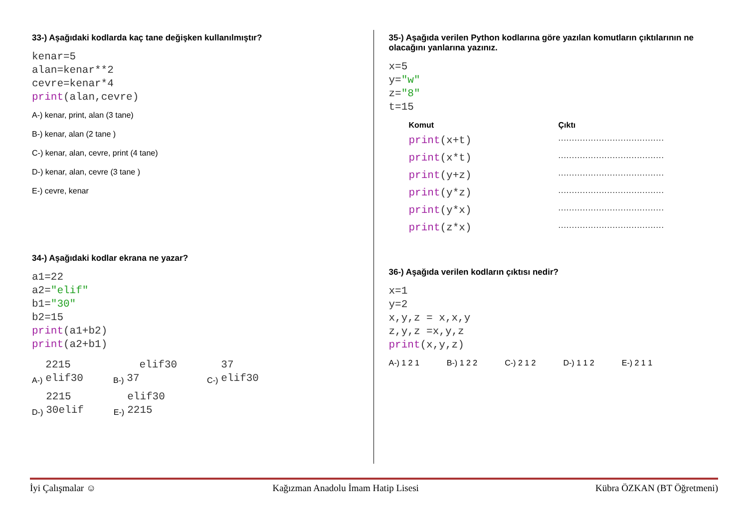33-) Aşağıdaki kodlarda kaç tane değişken kullanılmıştır?
kenar=5
alan=kenar**2
cevre=kenar*4
print(alan,cevre)
A-) kenar, print, alan (3 tane)
B-) kenar, alan (2 tane )
C-) kenar, alan, cevre, print (4 tane)
D-) kenar, alan, cevre (3 tane )
E-) cevre, kenar
34-) Aşağıdaki kodlar ekrana ne yazar?
a1=22
a2="elif"
b1="30"
b2=15
print(a1+b2)
print(a2+b1)
A-)
2215
elif30
B-)
  elif30
37
C-)
37
elif30
D-)
2215
30elif
E-)
elif30
2215
35-) Aşağıda verilen Python kodlarına göre yazılan komutların çıktılarının ne olacağını yanlarına yazınız.
x=5
y="w"
z="8"
t=15
Komut Çıktı
print(x+t)
.......................................
print(x*t)
.......................................
print(y+z)
.......................................
print(y*z)
.......................................
print(y*x)
.......................................
print(z*x)
.......................................
36-) Aşağıda verilen kodların çıktısı nedir?
x=1
y=2
x,y,z = x,x,y
z,y,z =x,y,z
print(x,y,z)
A-) 1 2 1 B-) 1 2 2 C-) 2 1 2 D-) 1 1 2 E-) 2 1 1
İyi Çalışmalar ☺ Kağızman Anadolu İmam Hatip Lisesi Kübra ÖZKAN (BT Öğretmeni)